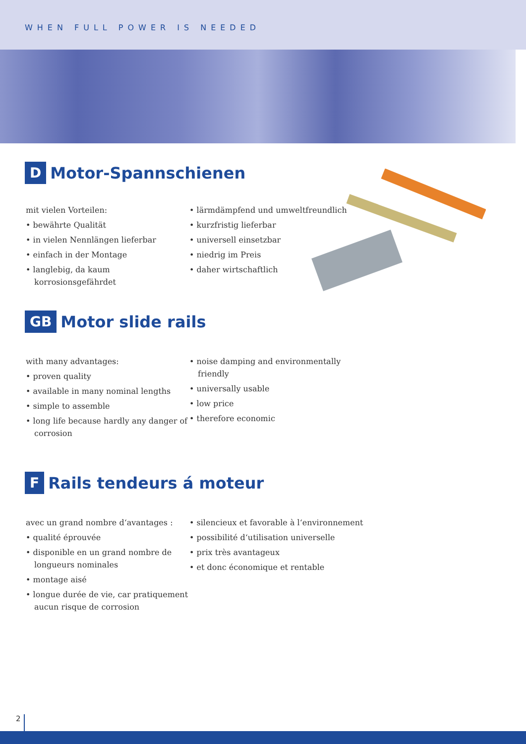WHEN FULL POWER IS NEEDED
D Motor-Spannschienen
mit vielen Vorteilen:
• bewährte Qualität
• in vielen Nennlängen lieferbar
• einfach in der Montage
• langlebig, da kaum korrosionsgefährdet
• lärmdämpfend und umweltfreundlich
• kurzfristig lieferbar
• universell einsetzbar
• niedrig im Preis
• daher wirtschaftlich
GB Motor slide rails
with many advantages:
• proven quality
• available in many nominal lengths
• simple to assemble
• long life because hardly any danger of corrosion
• noise damping and environmentally friendly
• universally usable
• low price
• therefore economic
F Rails tendeurs á moteur
avec un grand nombre d‘avantages :
• qualité éprouvée
• disponible en un grand nombre de longueurs nominales
• montage aisé
• longue durée de vie, car pratiquement aucun risque de corrosion
• silencieux et favorable à l‘environnement
• possibilité d‘utilisation universelle
• prix très avantageux
• et donc économique et rentable
2